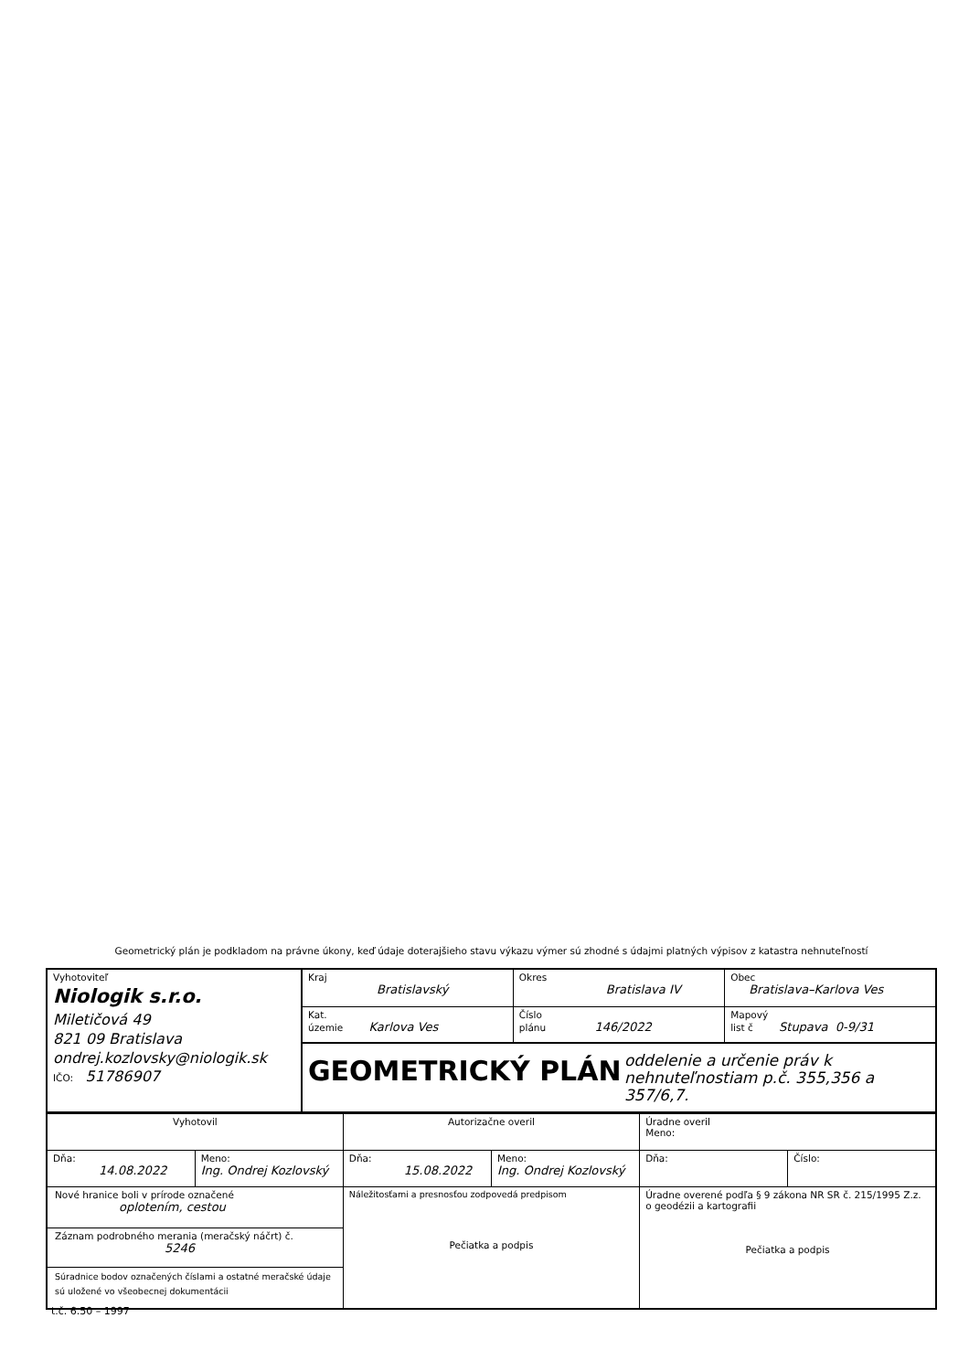Geometrický plán je podkladom na právne úkony, keď údaje doterajšieho stavu výkazu výmer sú zhodné s údajmi platných výpisov z katastra nehnuteľností
| Vyhotoviteľ Niologik s.r.o. Miletičová 49 821 09 Bratislava ondrej.kozlovsky@niologik.sk IČO: 51786907 | Kraj Bratislavský | Okres Bratislava IV | Obec Bratislava–Karlova Ves |
| | Kat. územie Karlova Ves | Číslo plánu 146/2022 | Mapový list č Stupava 0-9/31 |
| | GEOMETRICKÝ PLÁN oddelenie a určenie práv k nehnuteľnostiam p.č. 355,356 a 357/6,7. | | |
| Vyhotovil | | Autorizačne overil | | Úradne overil Meno: | |
| Dňa: 14.08.2022 | Meno: Ing. Ondrej Kozlovský | Dňa: 15.08.2022 | Meno: Ing. Ondrej Kozlovský | Dňa: | Číslo: |
| Nové hranice boli v prírode označené oplotením, cestou Záznam podrobného merania (meračský náčrt) č. 5246 Súradnice bodov označených číslami a ostatné meračské údaje sú uložené vo všeobecnej dokumentácii | | Náležitosťami a presnosťou zodpovedá predpisom Pečiatka a podpis | | Úradne overené podľa § 9 zákona NR SR č. 215/1995 Z.z. o geodézii a kartografii Pečiatka a podpis | |
t.č. 6.50 – 1997